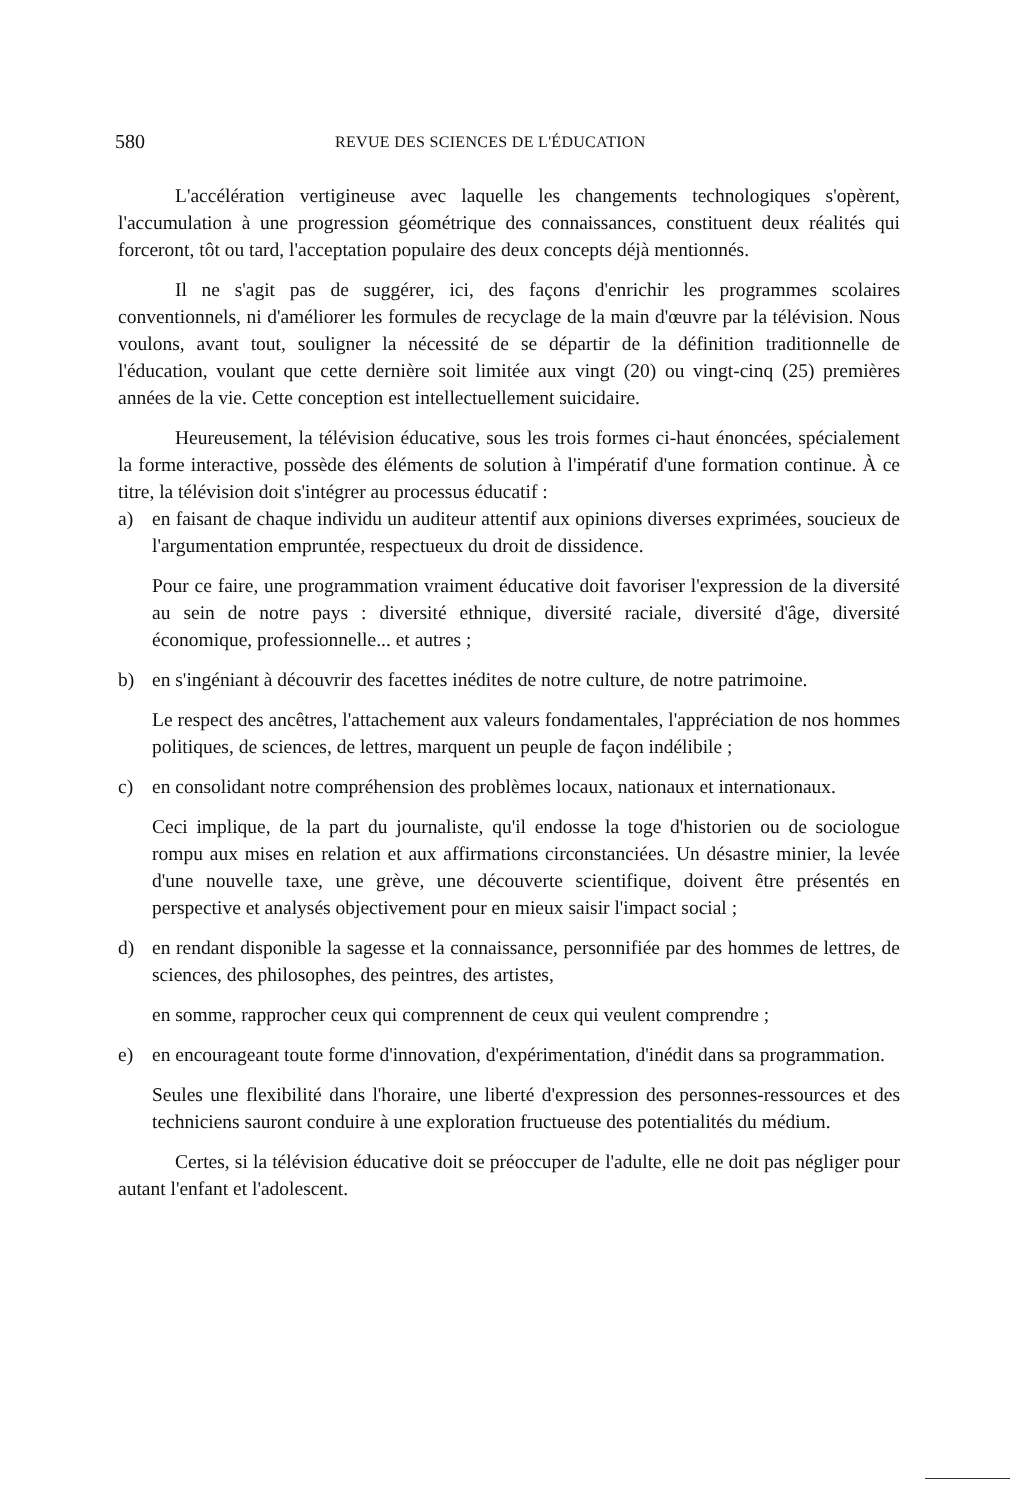580 REVUE DES SCIENCES DE L'ÉDUCATION
L'accélération vertigineuse avec laquelle les changements technologiques s'opèrent, l'accumulation à une progression géométrique des connaissances, constituent deux réalités qui forceront, tôt ou tard, l'acceptation populaire des deux concepts déjà mentionnés.
Il ne s'agit pas de suggérer, ici, des façons d'enrichir les programmes scolaires conventionnels, ni d'améliorer les formules de recyclage de la main d'œuvre par la télévision. Nous voulons, avant tout, souligner la nécessité de se départir de la définition traditionnelle de l'éducation, voulant que cette dernière soit limitée aux vingt (20) ou vingt-cinq (25) premières années de la vie. Cette conception est intellectuellement suicidaire.
Heureusement, la télévision éducative, sous les trois formes ci-haut énoncées, spécialement la forme interactive, possède des éléments de solution à l'impératif d'une formation continue. À ce titre, la télévision doit s'intégrer au processus éducatif :
a) en faisant de chaque individu un auditeur attentif aux opinions diverses exprimées, soucieux de l'argumentation empruntée, respectueux du droit de dissidence.
Pour ce faire, une programmation vraiment éducative doit favoriser l'expression de la diversité au sein de notre pays : diversité ethnique, diversité raciale, diversité d'âge, diversité économique, professionnelle... et autres ;
b) en s'ingéniant à découvrir des facettes inédites de notre culture, de notre patrimoine.
Le respect des ancêtres, l'attachement aux valeurs fondamentales, l'appréciation de nos hommes politiques, de sciences, de lettres, marquent un peuple de façon indélibile ;
c) en consolidant notre compréhension des problèmes locaux, nationaux et internationaux.
Ceci implique, de la part du journaliste, qu'il endosse la toge d'historien ou de sociologue rompu aux mises en relation et aux affirmations circonstanciées. Un désastre minier, la levée d'une nouvelle taxe, une grève, une découverte scientifique, doivent être présentés en perspective et analysés objectivement pour en mieux saisir l'impact social ;
d) en rendant disponible la sagesse et la connaissance, personnifiée par des hommes de lettres, de sciences, des philosophes, des peintres, des artistes,
en somme, rapprocher ceux qui comprennent de ceux qui veulent comprendre ;
e) en encourageant toute forme d'innovation, d'expérimentation, d'inédit dans sa programmation.
Seules une flexibilité dans l'horaire, une liberté d'expression des personnes-ressources et des techniciens sauront conduire à une exploration fructueuse des potentialités du médium.
Certes, si la télévision éducative doit se préoccuper de l'adulte, elle ne doit pas négliger pour autant l'enfant et l'adolescent.